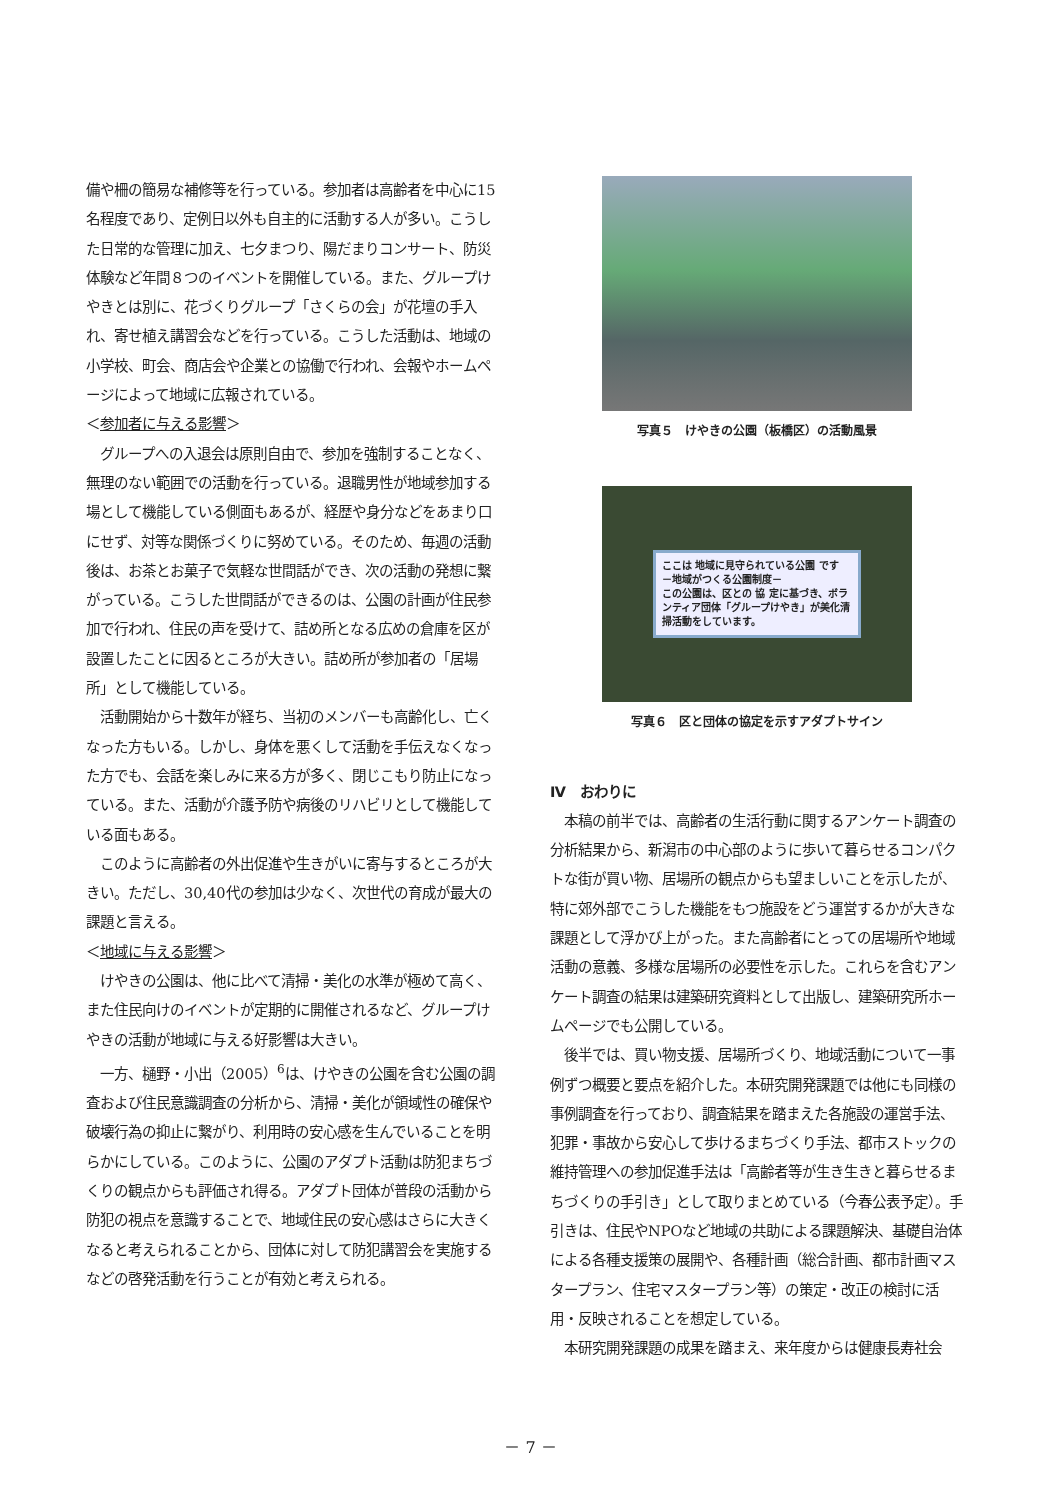備や柵の簡易な補修等を行っている。参加者は高齢者を中心に15名程度であり、定例日以外も自主的に活動する人が多い。こうした日常的な管理に加え、七夕まつり、陽だまりコンサート、防災体験など年間８つのイベントを開催している。また、グループけやきとは別に、花づくりグループ「さくらの会」が花壇の手入れ、寄せ植え講習会などを行っている。こうした活動は、地域の小学校、町会、商店会や企業との協働で行われ、会報やホームページによって地域に広報されている。
＜参加者に与える影響＞
　グループへの入退会は原則自由で、参加を強制することなく、無理のない範囲での活動を行っている。退職男性が地域参加する場として機能している側面もあるが、経歴や身分などをあまり口にせず、対等な関係づくりに努めている。そのため、毎週の活動後は、お茶とお菓子で気軽な世間話ができ、次の活動の発想に繋がっている。こうした世間話ができるのは、公園の計画が住民参加で行われ、住民の声を受けて、詰め所となる広めの倉庫を区が設置したことに因るところが大きい。詰め所が参加者の「居場所」として機能している。
　活動開始から十数年が経ち、当初のメンバーも高齢化し、亡くなった方もいる。しかし、身体を悪くして活動を手伝えなくなった方でも、会話を楽しみに来る方が多く、閉じこもり防止になっている。また、活動が介護予防や病後のリハビリとして機能している面もある。
　このように高齢者の外出促進や生きがいに寄与するところが大きい。ただし、30,40代の参加は少なく、次世代の育成が最大の課題と言える。
＜地域に与える影響＞
　けやきの公園は、他に比べて清掃・美化の水準が極めて高く、また住民向けのイベントが定期的に開催されるなど、グループけやきの活動が地域に与える好影響は大きい。
　一方、樋野・小出（2005）<sup>6</sup>は、けやきの公園を含む公園の調査および住民意識調査の分析から、清掃・美化が領域性の確保や破壊行為の抑止に繋がり、利用時の安心感を生んでいることを明らかにしている。このように、公園のアダプト活動は防犯まちづくりの観点からも評価され得る。アダプト団体が普段の活動から防犯の視点を意識することで、地域住民の安心感はさらに大きくなると考えられることから、団体に対して防犯講習会を実施するなどの啓発活動を行うことが有効と考えられる。
写真５　けやきの公園（板橋区）の活動風景
ここは 地域に見守られている公園 です
－地域がつくる公園制度－
この公園は、区との 協 定に基づき、ボランティア団体「グループけやき」が美化清掃活動をしています。
写真６　区と団体の協定を示すアダプトサイン
Ⅳ　おわりに
　本稿の前半では、高齢者の生活行動に関するアンケート調査の分析結果から、新潟市の中心部のように歩いて暮らせるコンパクトな街が買い物、居場所の観点からも望ましいことを示したが、特に郊外部でこうした機能をもつ施設をどう運営するかが大きな課題として浮かび上がった。また高齢者にとっての居場所や地域活動の意義、多様な居場所の必要性を示した。これらを含むアンケート調査の結果は建築研究資料として出版し、建築研究所ホームページでも公開している。
　後半では、買い物支援、居場所づくり、地域活動について一事例ずつ概要と要点を紹介した。本研究開発課題では他にも同様の事例調査を行っており、調査結果を踏まえた各施設の運営手法、犯罪・事故から安心して歩けるまちづくり手法、都市ストックの維持管理への参加促進手法は「高齢者等が生き生きと暮らせるまちづくりの手引き」として取りまとめている（今春公表予定）。手引きは、住民やNPOなど地域の共助による課題解決、基礎自治体による各種支援策の展開や、各種計画（総合計画、都市計画マスタープラン、住宅マスタープラン等）の策定・改正の検討に活用・反映されることを想定している。
　本研究開発課題の成果を踏まえ、来年度からは健康長寿社会
－ 7 －